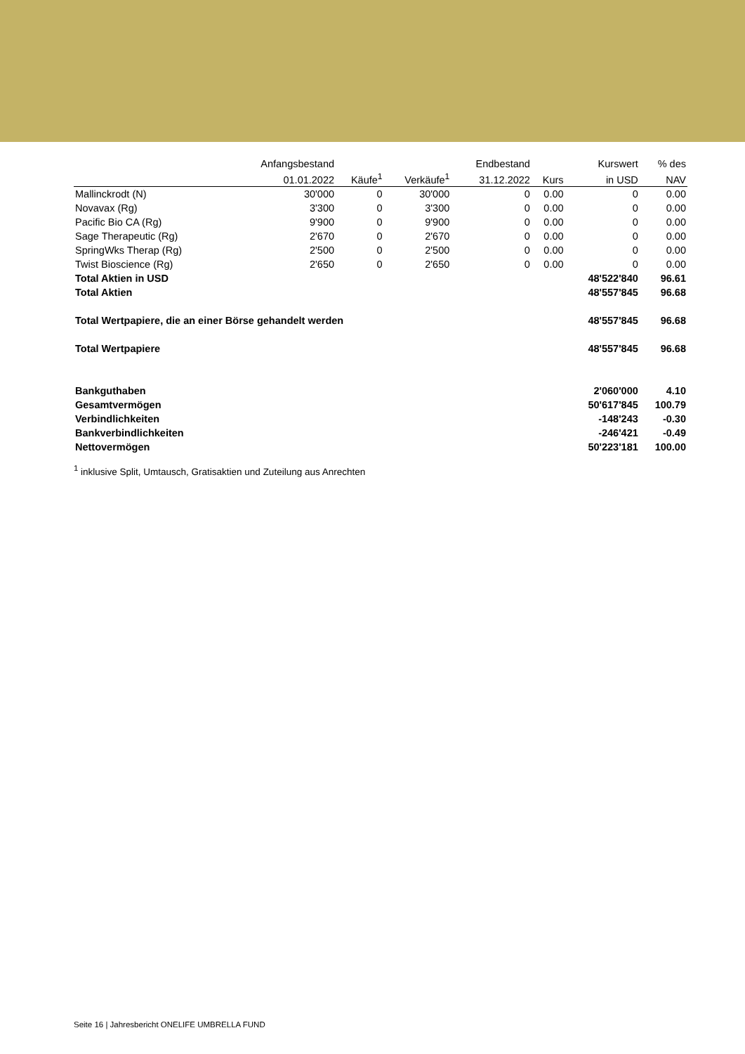| | Anfangsbestand | | | Endbestand | | Kurswert | % des |
| --- | --- | --- | --- | --- | --- | --- | --- |
| | 01.01.2022 | Käufe<sup>1</sup> | Verkäufe<sup>1</sup> | 31.12.2022 | Kurs | in USD | NAV |
| Mallinckrodt (N) | 30'000 | 0 | 30'000 | 0 | 0.00 | 0 | 0.00 |
| Novavax (Rg) | 3'300 | 0 | 3'300 | 0 | 0.00 | 0 | 0.00 |
| Pacific Bio CA (Rg) | 9'900 | 0 | 9'900 | 0 | 0.00 | 0 | 0.00 |
| Sage Therapeutic (Rg) | 2'670 | 0 | 2'670 | 0 | 0.00 | 0 | 0.00 |
| SpringWks Therap (Rg) | 2'500 | 0 | 2'500 | 0 | 0.00 | 0 | 0.00 |
| Twist Bioscience (Rg) | 2'650 | 0 | 2'650 | 0 | 0.00 | 0 | 0.00 |
| Total Aktien in USD | | | | | | 48'522'840 | 96.61 |
| Total Aktien | | | | | | 48'557'845 | 96.68 |
| Total Wertpapiere, die an einer Börse gehandelt werden | | | | | | 48'557'845 | 96.68 |
| Total Wertpapiere | | | | | | 48'557'845 | 96.68 |
| Bankguthaben | | | | | | 2'060'000 | 4.10 |
| Gesamtvermögen | | | | | | 50'617'845 | 100.79 |
| Verbindlichkeiten | | | | | | -148'243 | -0.30 |
| Bankverbindlichkeiten | | | | | | -246'421 | -0.49 |
| Nettovermögen | | | | | | 50'223'181 | 100.00 |
<sup>1</sup> inklusive Split, Umtausch, Gratisaktien und Zuteilung aus Anrechten
Seite 16 | Jahresbericht ONELIFE UMBRELLA FUND